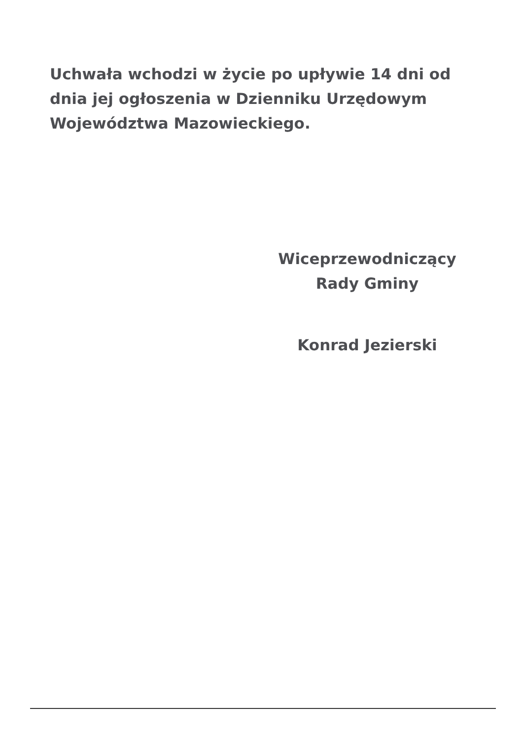Uchwała wchodzi w życie po upływie 14 dni od dnia jej ogłoszenia w Dzienniku Urzędowym Województwa Mazowieckiego.
Wiceprzewodniczący
Rady Gminy
Konrad Jezierski